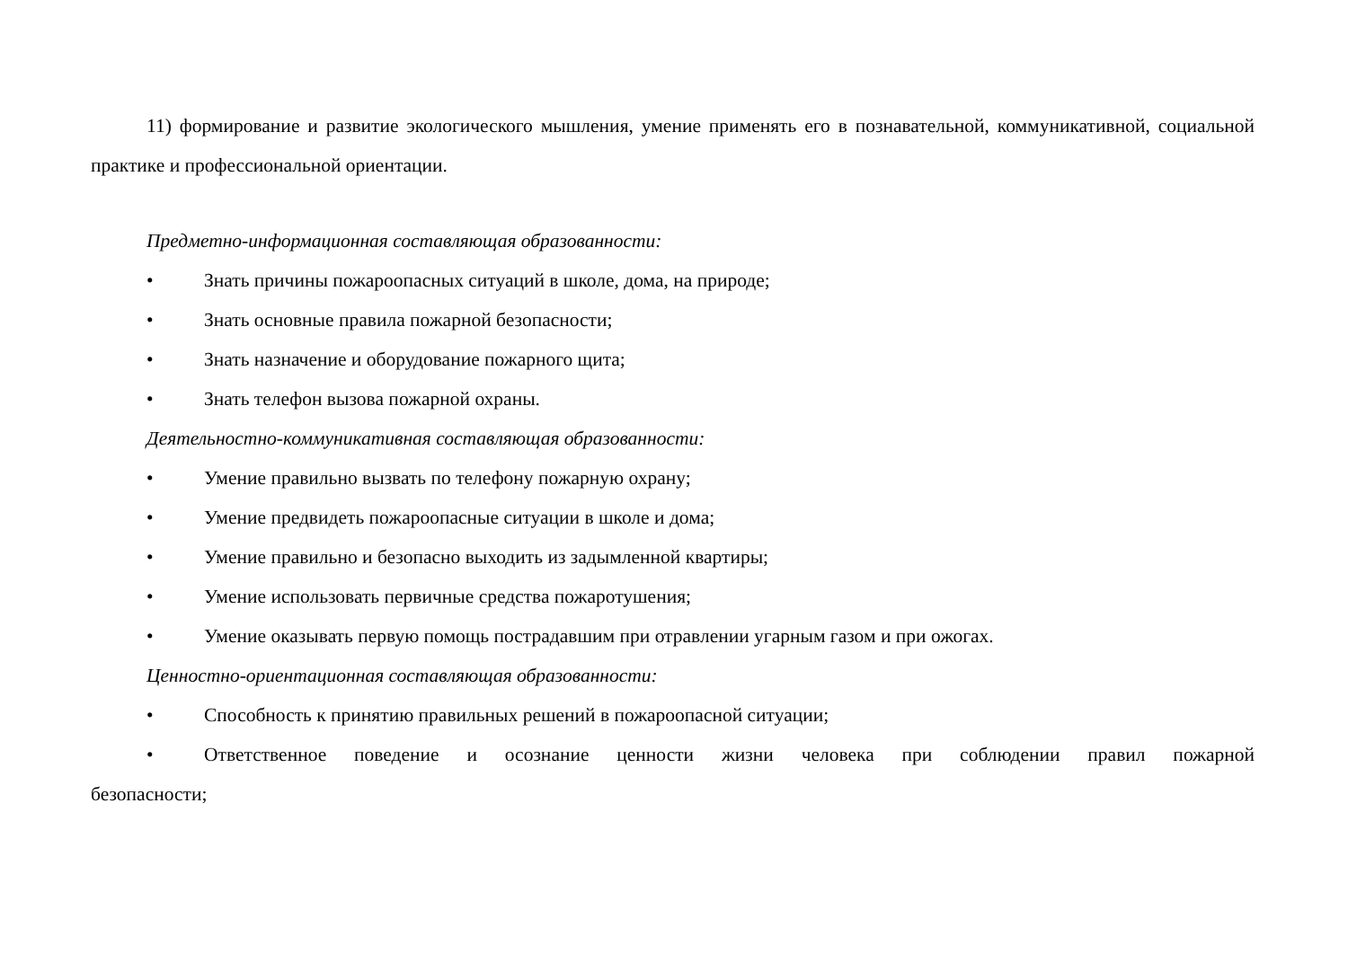11) формирование и развитие экологического мышления, умение применять его в познавательной, коммуникативной, социальной практике и профессиональной ориентации.
Предметно-информационная составляющая образованности:
• Знать причины пожароопасных ситуаций в школе, дома, на природе;
• Знать основные правила пожарной безопасности;
• Знать назначение и оборудование пожарного щита;
• Знать телефон вызова пожарной охраны.
Деятельностно-коммуникативная составляющая образованности:
• Умение правильно вызвать по телефону пожарную охрану;
• Умение предвидеть пожароопасные ситуации в школе и дома;
• Умение правильно и безопасно выходить из задымленной квартиры;
• Умение использовать первичные средства пожаротушения;
• Умение оказывать первую помощь пострадавшим при отравлении угарным газом и при ожогах.
Ценностно-ориентационная составляющая образованности:
• Способность к принятию правильных решений в пожароопасной ситуации;
• Ответственное поведение и осознание ценности жизни человека при соблюдении правил пожарной
безопасности;